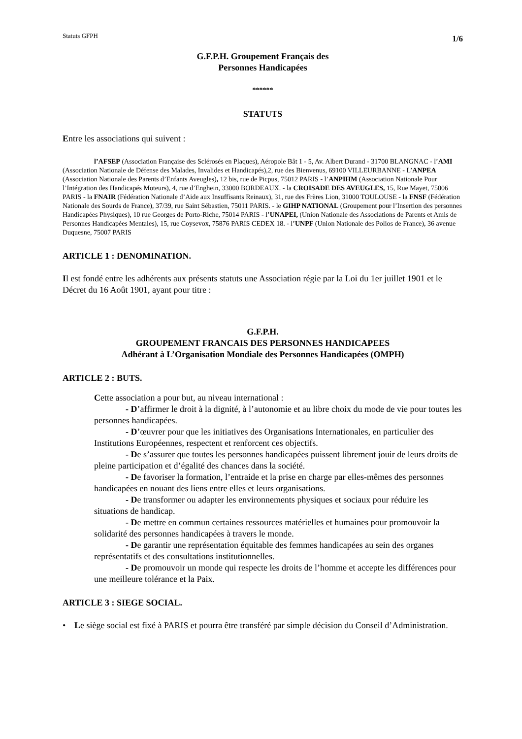Statuts GFPH 1/6
G.F.P.H. Groupement Français des
Personnes Handicapées
******
STATUTS
Entre les associations qui suivent :
l’AFSEP (Association Française des Sclérosés en Plaques), Aéropole Bât 1 - 5, Av. Albert Durand - 31700 BLANGNAC - l’AMI (Association Nationale de Défense des Malades, Invalides et Handicapés),2, rue des Bienvenus, 69100 VILLEURBANNE - L’ANPEA (Association Nationale des Parents d’Enfants Aveugles), 12 bis, rue de Picpus, 75012 PARIS - l’ANPIHM (Association Nationale Pour l’Intégration des Handicapés Moteurs), 4, rue d’Enghein, 33000 BORDEAUX. - la CROISADE DES AVEUGLES, 15, Rue Mayet, 75006 PARIS - la FNAIR (Fédération Nationale d’Aide aux Insuffisants Reinaux), 31, rue des Frères Lion, 31000 TOULOUSE - la FNSF (Fédération Nationale des Sourds de France), 37/39, rue Saint Sébastien, 75011 PARIS. - le GIHP NATIONAL (Groupement pour l’Insertion des personnes Handicapées Physiques), 10 rue Georges de Porto-Riche, 75014 PARIS - l’UNAPEI, (Union Nationale des Associations de Parents et Amis de Personnes Handicapées Mentales), 15, rue Coysevox, 75876 PARIS CEDEX 18. - l’UNPF (Union Nationale des Polios de France), 36 avenue Duquesne, 75007 PARIS
ARTICLE 1 : DENOMINATION.
Il est fondé entre les adhérents aux présents statuts une Association régie par la Loi du 1er juillet 1901 et le Décret du 16 Août 1901, ayant pour titre :
G.F.P.H.
GROUPEMENT FRANCAIS DES PERSONNES HANDICAPEES
Adhérant à L’Organisation Mondiale des Personnes Handicapées (OMPH)
ARTICLE 2 : BUTS.
Cette association a pour but, au niveau international :
- D’affirmer le droit à la dignité, à l’autonomie et au libre choix du mode de vie pour toutes les personnes handicapées.
- D’œuvrer pour que les initiatives des Organisations Internationales, en particulier des Institutions Européennes, respectent et renforcent ces objectifs.
- De s’assurer que toutes les personnes handicapées puissent librement jouir de leurs droits de pleine participation et d’égalité des chances dans la société.
- De favoriser la formation, l’entraide et la prise en charge par elles-mêmes des personnes handicapées en nouant des liens entre elles et leurs organisations.
- De transformer ou adapter les environnements physiques et sociaux pour réduire les situations de handicap.
- De mettre en commun certaines ressources matérielles et humaines pour promouvoir la solidarité des personnes handicapées à travers le monde.
- De garantir une représentation équitable des femmes handicapées au sein des organes représentatifs et des consultations institutionnelles.
- De promouvoir un monde qui respecte les droits de l’homme et accepte les différences pour une meilleure tolérance et la Paix.
ARTICLE 3 : SIEGE SOCIAL.
• Le siège social est fixé à PARIS et pourra être transféré par simple décision du Conseil d’Administration.